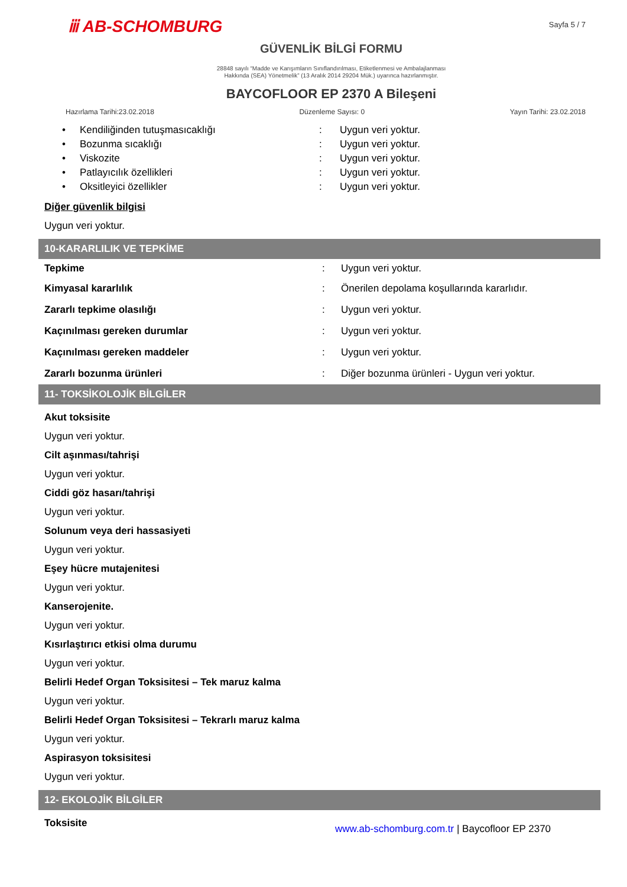ⅲ AB-SCHOMBURG
Sayfa 5 / 7
GÜVENLİK BİLGİ FORMU
28848 sayılı “Madde ve Karışımların Sınıflandırılması, Etiketlenmesi ve Ambalajlanması
Hakkında (SEA) Yönetmelik” (13 Aralık 2014 29204 Mük.) uyarınca hazırlanmıştır.
BAYCOFLOOR EP 2370 A Bileşeni
Hazırlama Tarihi:23.02.2018 Düzenleme Sayısı: 0 Yayın Tarihi: 23.02.2018
| • | Kendiliğinden tutuşmasıcaklığı | : | Uygun veri yoktur. |
| • | Bozunma sıcaklığı | : | Uygun veri yoktur. |
| • | Viskozite | : | Uygun veri yoktur. |
| • | Patlayıcılık özellikleri | : | Uygun veri yoktur. |
| • | Oksitleyici özellikler | : | Uygun veri yoktur. |
Diğer güvenlik bilgisi
Uygun veri yoktur.
10-KARARLILIK VE TEPKİME
| Tepkime | : | Uygun veri yoktur. |
| Kimyasal kararlılık | : | Önerilen depolama koşullarında kararlıdır. |
| Zararlı tepkime olasılığı | : | Uygun veri yoktur. |
| Kaçınılması gereken durumlar | : | Uygun veri yoktur. |
| Kaçınılması gereken maddeler | : | Uygun veri yoktur. |
| Zararlı bozunma ürünleri | : | Diğer bozunma ürünleri - Uygun veri yoktur. |
11- TOKSİKOLOJİK BİLGİLER
Akut toksisite
Uygun veri yoktur.
Cilt aşınması/tahrişi
Uygun veri yoktur.
Ciddi göz hasarı/tahrişi
Uygun veri yoktur.
Solunum veya deri hassasiyeti
Uygun veri yoktur.
Eşey hücre mutajenitesi
Uygun veri yoktur.
Kanserojenite.
Uygun veri yoktur.
Kısırlaştırıcı etkisi olma durumu
Uygun veri yoktur.
Belirli Hedef Organ Toksisitesi – Tek maruz kalma
Uygun veri yoktur.
Belirli Hedef Organ Toksisitesi – Tekrarlı maruz kalma
Uygun veri yoktur.
Aspirasyon toksisitesi
Uygun veri yoktur.
12- EKOLOJİK BİLGİLER
Toksisite
www.ab-schomburg.com.tr | Baycofloor EP 2370